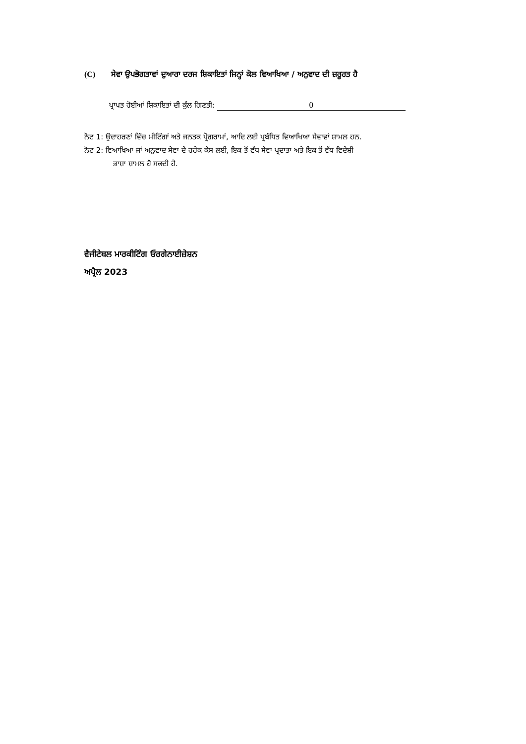(C) ਸੇਵਾ ਉਪਭੋਗਤਾਵਾਂ ਦੁਆਰਾ ਦਰਜ ਸ਼ਿਕਾਇਤਾਂ ਜਿਨ੍ਹਾਂ ਕੋਲ ਵਿਆਖਿਆ / ਅਨੁਵਾਦ ਦੀ ਜ਼ਰੂਰਤ ਹੈ
ਪ੍ਰਾਪਤ ਹੋਈਆਂ ਸ਼ਿਕਾਇਤਾਂ ਦੀ ਕੁੱਲ ਗਿਣਤੀ: 0
ਨੋਟ 1: ਉਦਾਹਰਣਾਂ ਵਿੱਚ ਮੀਟਿੰਗਾਂ ਅਤੇ ਜਨਤਕ ਪ੍ਰੋਗਰਾਮਾਂ, ਆਦਿ ਲਈ ਪ੍ਰਬੰਧਿਤ ਵਿਆਖਿਆ ਸੇਵਾਵਾਂ ਸ਼ਾਮਲ ਹਨ.
ਨੋਟ 2: ਵਿਆਖਿਆ ਜਾਂ ਅਨੁਵਾਦ ਸੇਵਾ ਦੇ ਹਰੇਕ ਕੇਸ ਲਈ, ਇਕ ਤੋਂ ਵੱਧ ਸੇਵਾ ਪ੍ਰਦਾਤਾ ਅਤੇ ਇਕ ਤੋਂ ਵੱਧ ਵਿਦੇਸ਼ੀ
ਭਾਸ਼ਾ ਸ਼ਾਮਲ ਹੋ ਸਕਦੀ ਹੈ.
ਵੈਜੀਟੇਬਲ ਮਾਰਕੀਟਿੰਗ ਓਰਗੇਨਾਈਜ਼ੇਸ਼ਨ
ਅਪ੍ਰੈਲ 2023